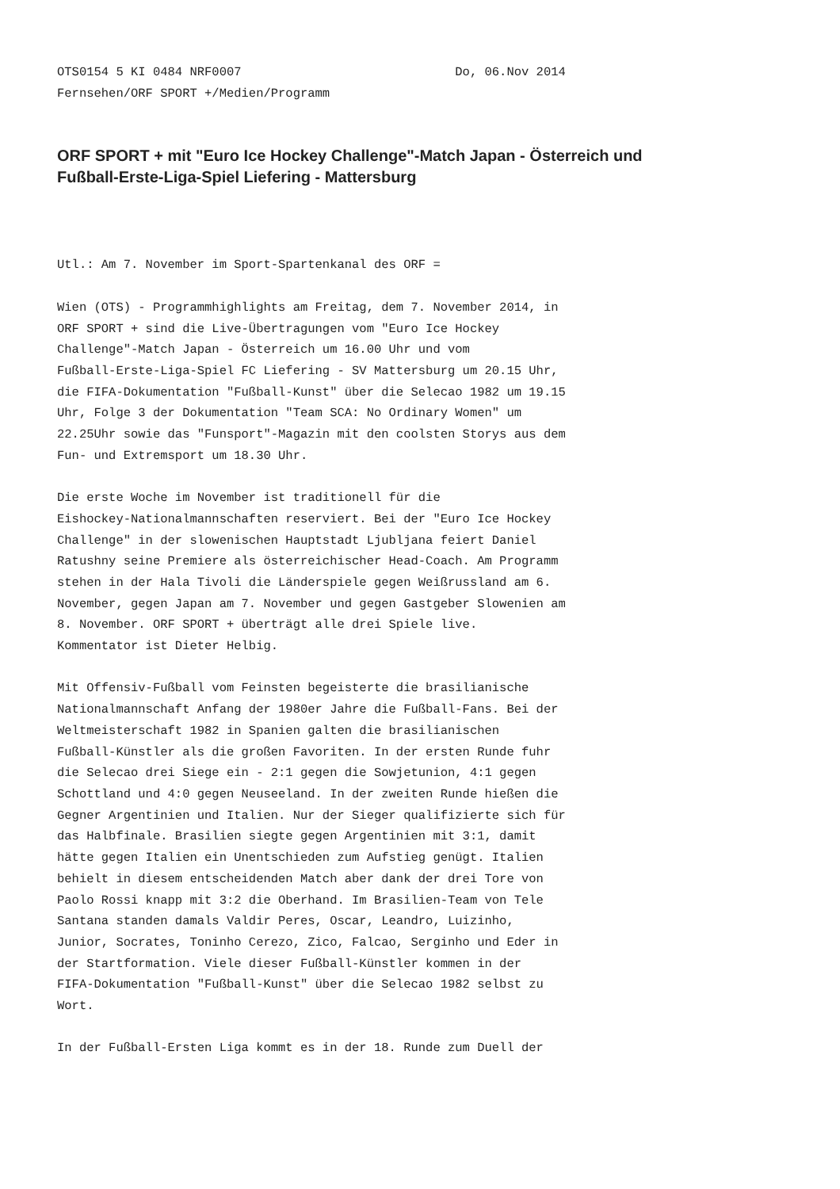OTS0154 5 KI 0484 NRF0007                             Do, 06.Nov 2014
Fernsehen/ORF SPORT +/Medien/Programm
ORF SPORT + mit "Euro Ice Hockey Challenge"-Match Japan - Österreich und
Fußball-Erste-Liga-Spiel Liefering - Mattersburg
Utl.: Am 7. November im Sport-Spartenkanal des ORF =

Wien (OTS) - Programmhighlights am Freitag, dem 7. November 2014, in
ORF SPORT + sind die Live-Übertragungen vom "Euro Ice Hockey
Challenge"-Match Japan - Österreich um 16.00 Uhr und vom
Fußball-Erste-Liga-Spiel FC Liefering - SV Mattersburg um 20.15 Uhr,
die FIFA-Dokumentation "Fußball-Kunst" über die Selecao 1982 um 19.15
Uhr, Folge 3 der Dokumentation "Team SCA: No Ordinary Women" um
22.25Uhr sowie das "Funsport"-Magazin mit den coolsten Storys aus dem
Fun- und Extremsport um 18.30 Uhr.

Die erste Woche im November ist traditionell für die
Eishockey-Nationalmannschaften reserviert. Bei der "Euro Ice Hockey
Challenge" in der slowenischen Hauptstadt Ljubljana feiert Daniel
Ratushny seine Premiere als österreichischer Head-Coach. Am Programm
stehen in der Hala Tivoli die Länderspiele gegen Weißrussland am 6.
November, gegen Japan am 7. November und gegen Gastgeber Slowenien am
8. November. ORF SPORT + überträgt alle drei Spiele live.
Kommentator ist Dieter Helbig.

Mit Offensiv-Fußball vom Feinsten begeisterte die brasilianische
Nationalmannschaft Anfang der 1980er Jahre die Fußball-Fans. Bei der
Weltmeisterschaft 1982 in Spanien galten die brasilianischen
Fußball-Künstler als die großen Favoriten. In der ersten Runde fuhr
die Selecao drei Siege ein - 2:1 gegen die Sowjetunion, 4:1 gegen
Schottland und 4:0 gegen Neuseeland. In der zweiten Runde hießen die
Gegner Argentinien und Italien. Nur der Sieger qualifizierte sich für
das Halbfinale. Brasilien siegte gegen Argentinien mit 3:1, damit
hätte gegen Italien ein Unentschieden zum Aufstieg genügt. Italien
behielt in diesem entscheidenden Match aber dank der drei Tore von
Paolo Rossi knapp mit 3:2 die Oberhand. Im Brasilien-Team von Tele
Santana standen damals Valdir Peres, Oscar, Leandro, Luizinho,
Junior, Socrates, Toninho Cerezo, Zico, Falcao, Serginho und Eder in
der Startformation. Viele dieser Fußball-Künstler kommen in der
FIFA-Dokumentation "Fußball-Kunst" über die Selecao 1982 selbst zu
Wort.

In der Fußball-Ersten Liga kommt es in der 18. Runde zum Duell der